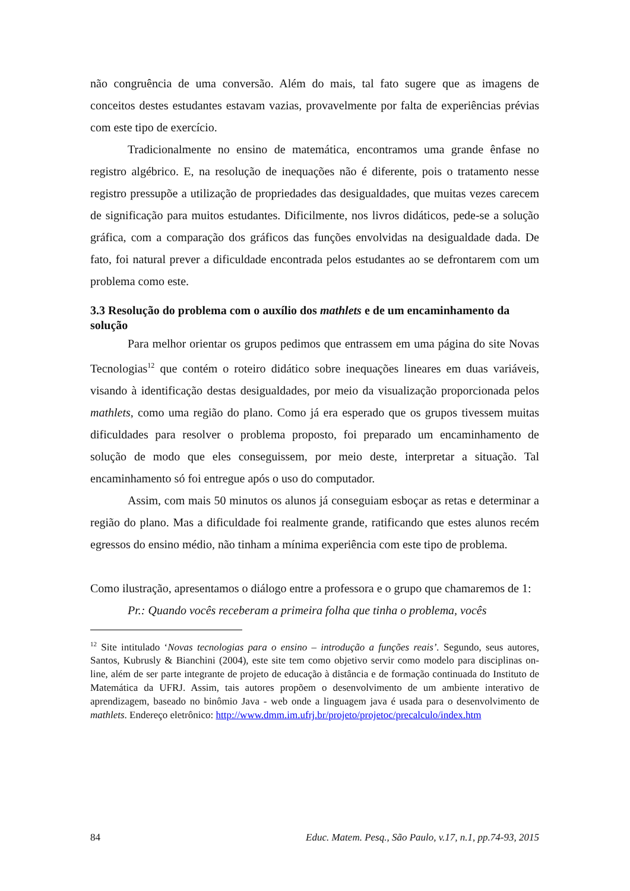não congruência de uma conversão. Além do mais, tal fato sugere que as imagens de conceitos destes estudantes estavam vazias, provavelmente por falta de experiências prévias com este tipo de exercício.
Tradicionalmente no ensino de matemática, encontramos uma grande ênfase no registro algébrico. E, na resolução de inequações não é diferente, pois o tratamento nesse registro pressupõe a utilização de propriedades das desigualdades, que muitas vezes carecem de significação para muitos estudantes. Dificilmente, nos livros didáticos, pede-se a solução gráfica, com a comparação dos gráficos das funções envolvidas na desigualdade dada. De fato, foi natural prever a dificuldade encontrada pelos estudantes ao se defrontarem com um problema como este.
3.3 Resolução do problema com o auxílio dos mathlets e de um encaminhamento da solução
Para melhor orientar os grupos pedimos que entrassem em uma página do site Novas Tecnologias<sup>12</sup> que contém o roteiro didático sobre inequações lineares em duas variáveis, visando à identificação destas desigualdades, por meio da visualização proporcionada pelos mathlets, como uma região do plano. Como já era esperado que os grupos tivessem muitas dificuldades para resolver o problema proposto, foi preparado um encaminhamento de solução de modo que eles conseguissem, por meio deste, interpretar a situação. Tal encaminhamento só foi entregue após o uso do computador.
Assim, com mais 50 minutos os alunos já conseguiam esboçar as retas e determinar a região do plano. Mas a dificuldade foi realmente grande, ratificando que estes alunos recém egressos do ensino médio, não tinham a mínima experiência com este tipo de problema.
Como ilustração, apresentamos o diálogo entre a professora e o grupo que chamaremos de 1:
Pr.: Quando vocês receberam a primeira folha que tinha o problema, vocês
<sup>12</sup> Site intitulado ‘Novas tecnologias para o ensino – introdução a funções reais’. Segundo, seus autores, Santos, Kubrusly & Bianchini (2004), este site tem como objetivo servir como modelo para disciplinas on-line, além de ser parte integrante de projeto de educação à distância e de formação continuada do Instituto de Matemática da UFRJ. Assim, tais autores propõem o desenvolvimento de um ambiente interativo de aprendizagem, baseado no binômio Java - web onde a linguagem java é usada para o desenvolvimento de mathlets. Endereço eletrônico: http://www.dmm.im.ufrj.br/projeto/projetoc/precalculo/index.htm
84 Educ. Matem. Pesq., São Paulo, v.17, n.1, pp.74-93, 2015